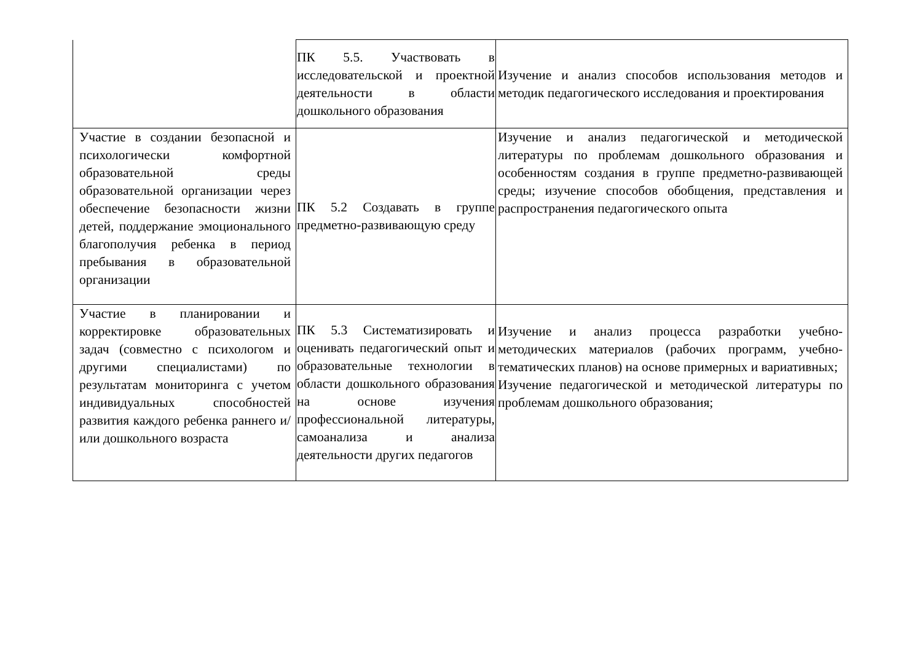| | ПК 5.5. Участвовать в исследовательской и проектной деятельности в области дошкольного образования | Изучение и анализ способов использования методов и методик педагогического исследования и проектирования |
| Участие в создании безопасной и психологически комфортной образовательной среды образовательной организации через обеспечение безопасности жизни детей, поддержание эмоционального благополучия ребенка в период пребывания в образовательной организации | ПК 5.2 Создавать в группе предметно-развивающую среду | Изучение и анализ педагогической и методической литературы по проблемам дошкольного образования и особенностям создания в группе предметно-развивающей среды; изучение способов обобщения, представления и распространения педагогического опыта |
| Участие в планировании и корректировке образовательных задач (совместно с психологом и другими специалистами) по результатам мониторинга с учетом индивидуальных способностей развития каждого ребенка раннего и/или дошкольного возраста | ПК 5.3 Систематизировать и оценивать педагогический опыт и образовательные технологии в области дошкольного образования на основе изучения профессиональной литературы, самоанализа и анализа деятельности других педагогов | Изучение и анализ процесса разработки учебно-методических материалов (рабочих программ, учебно- тематических планов) на основе примерных и вариативных; Изучение педагогической и методической литературы по проблемам дошкольного образования; |